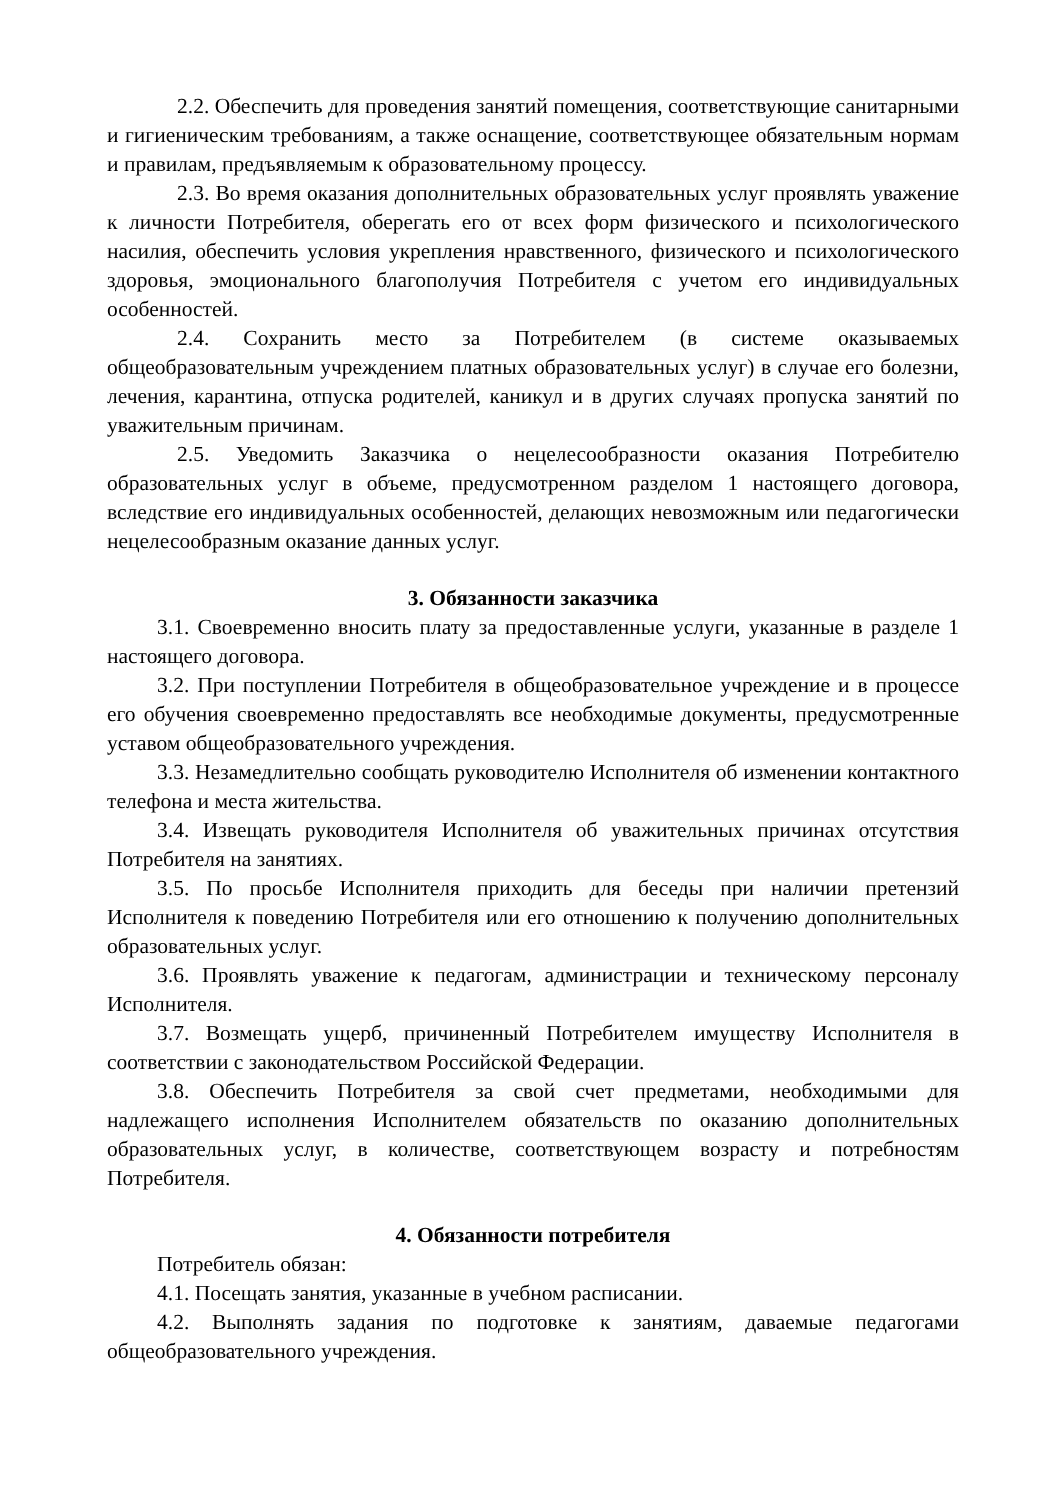2.2. Обеспечить для проведения занятий помещения, соответствующие санитарными и гигиеническим требованиям, а также оснащение, соответствующее обязательным нормам и правилам, предъявляемым к образовательному процессу.
2.3. Во время оказания дополнительных образовательных услуг проявлять уважение к личности Потребителя, оберегать его от всех форм физического и психологического насилия, обеспечить условия укрепления нравственного, физического и психологического здоровья, эмоционального благополучия Потребителя с учетом его индивидуальных особенностей.
2.4. Сохранить место за Потребителем (в системе оказываемых общеобразовательным учреждением платных образовательных услуг) в случае его болезни, лечения, карантина, отпуска родителей, каникул и в других случаях пропуска занятий по уважительным причинам.
2.5. Уведомить Заказчика о нецелесообразности оказания Потребителю образовательных услуг в объеме, предусмотренном разделом 1 настоящего договора, вследствие его индивидуальных особенностей, делающих невозможным или педагогически нецелесообразным оказание данных услуг.
3. Обязанности заказчика
3.1. Своевременно вносить плату за предоставленные услуги, указанные в разделе 1 настоящего договора.
3.2. При поступлении Потребителя в общеобразовательное учреждение и в процессе его обучения своевременно предоставлять все необходимые документы, предусмотренные уставом общеобразовательного учреждения.
3.3. Незамедлительно сообщать руководителю Исполнителя об изменении контактного телефона и места жительства.
3.4. Извещать руководителя Исполнителя об уважительных причинах отсутствия Потребителя на занятиях.
3.5. По просьбе Исполнителя приходить для беседы при наличии претензий Исполнителя к поведению Потребителя или его отношению к получению дополнительных образовательных услуг.
3.6. Проявлять уважение к педагогам, администрации и техническому персоналу Исполнителя.
3.7. Возмещать ущерб, причиненный Потребителем имуществу Исполнителя в соответствии с законодательством Российской Федерации.
3.8. Обеспечить Потребителя за свой счет предметами, необходимыми для надлежащего исполнения Исполнителем обязательств по оказанию дополнительных образовательных услуг, в количестве, соответствующем возрасту и потребностям Потребителя.
4. Обязанности потребителя
Потребитель обязан:
4.1. Посещать занятия, указанные в учебном расписании.
4.2. Выполнять задания по подготовке к занятиям, даваемые педагогами общеобразовательного учреждения.